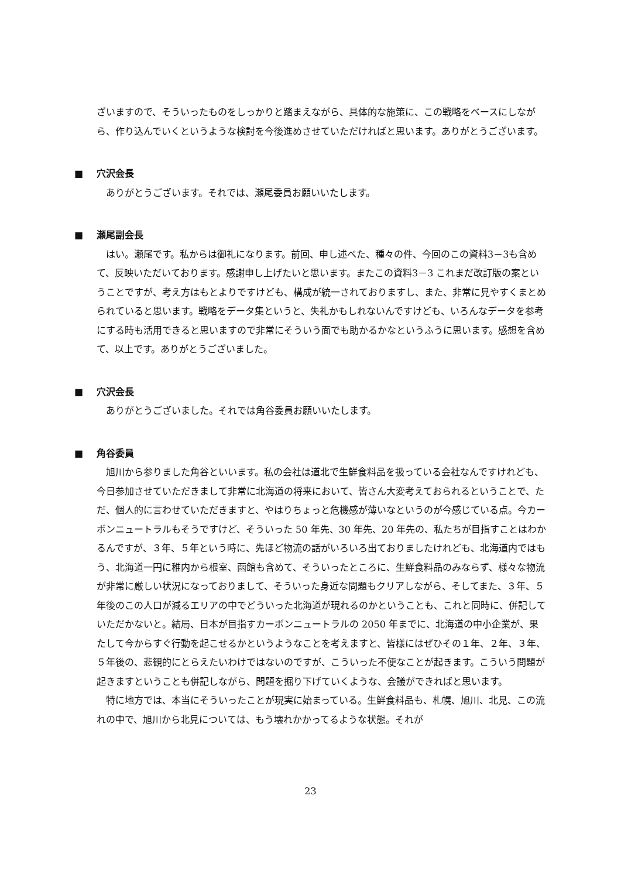ざいますので、そういったものをしっかりと踏まえながら、具体的な施策に、この戦略をベースにしながら、作り込んでいくというような検討を今後進めさせていただければと思います。ありがとうございます。
■ 穴沢会長
ありがとうございます。それでは、瀬尾委員お願いいたします。
■ 瀬尾副会長
はい。瀬尾です。私からは御礼になります。前回、申し述べた、種々の件、今回のこの資料3－3も含めて、反映いただいております。感謝申し上げたいと思います。またこの資料3－3 これまだ改訂版の案ということですが、考え方はもとよりですけども、構成が統一されておりますし、また、非常に見やすくまとめられていると思います。戦略をデータ集というと、失礼かもしれないんですけども、いろんなデータを参考にする時も活用できると思いますので非常にそういう面でも助かるかなというふうに思います。感想を含めて、以上です。ありがとうございました。
■ 穴沢会長
ありがとうございました。それでは角谷委員お願いいたします。
■ 角谷委員
旭川から参りました角谷といいます。私の会社は道北で生鮮食料品を扱っている会社なんですけれども、今日参加させていただきまして非常に北海道の将来において、皆さん大変考えておられるということで、ただ、個人的に言わせていただきますと、やはりちょっと危機感が薄いなというのが今感じている点。今カーボンニュートラルもそうですけど、そういった 50 年先、30 年先、20 年先の、私たちが目指すことはわかるんですが、３年、５年という時に、先ほど物流の話がいろいろ出ておりましたけれども、北海道内ではもう、北海道一円に稚内から根室、函館も含めて、そういったところに、生鮮食料品のみならず、様々な物流が非常に厳しい状況になっておりまして、そういった身近な問題もクリアしながら、そしてまた、３年、５年後のこの人口が減るエリアの中でどういった北海道が現れるのかということも、これと同時に、併記していただかないと。結局、日本が目指すカーボンニュートラルの 2050 年までに、北海道の中小企業が、果たして今からすぐ行動を起こせるかというようなことを考えますと、皆様にはぜひその１年、２年、３年、５年後の、悲観的にとらえたいわけではないのですが、こういった不便なことが起きます。こういう問題が起きますということも併記しながら、問題を掘り下げていくような、会議ができればと思います。
特に地方では、本当にそういったことが現実に始まっている。生鮮食料品も、札幌、旭川、北見、この流れの中で、旭川から北見については、もう壊れかかってるような状態。それが
23